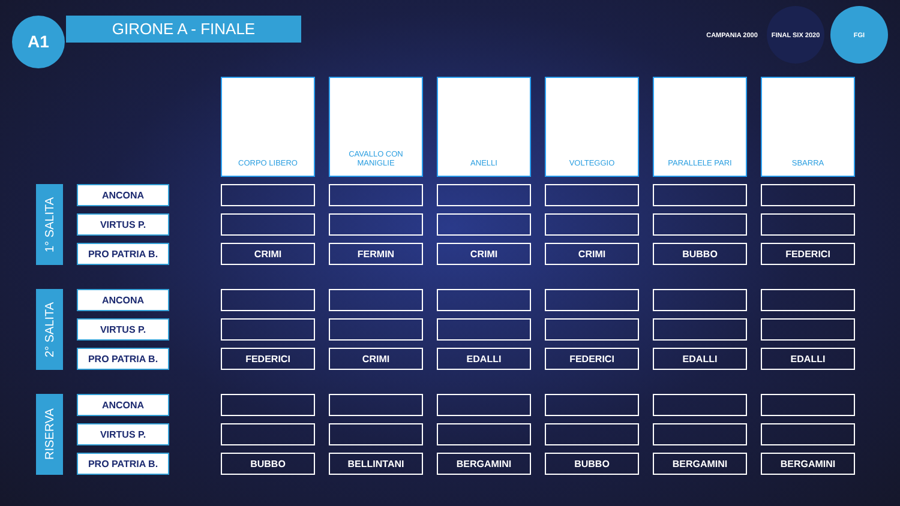A1 GIRONE A - FINALE
CAMPANIA 2000 FINAL SIX 2020 FGI
| | | | | CORPO LIBERO | | CAVALLO CON MANIGLIE | | ANELLI | | VOLTEGGIO | | PARALLELE PARI | | SBARRA |
| 1° SALITA | | ANCONA | | | | | | | | | | | | |
| | | VIRTUS P. | | | | | | | | | | | | |
| | | PRO PATRIA B. | | CRIMI | | FERMIN | | CRIMI | | CRIMI | | BUBBO | | FEDERICI |
| 2° SALITA | | ANCONA | | | | | | | | | | | | |
| | | VIRTUS P. | | | | | | | | | | | | |
| | | PRO PATRIA B. | | FEDERICI | | CRIMI | | EDALLI | | FEDERICI | | EDALLI | | EDALLI |
| RISERVA | | ANCONA | | | | | | | | | | | | |
| | | VIRTUS P. | | | | | | | | | | | | |
| | | PRO PATRIA B. | | BUBBO | | BELLINTANI | | BERGAMINI | | BUBBO | | BERGAMINI | | BERGAMINI |